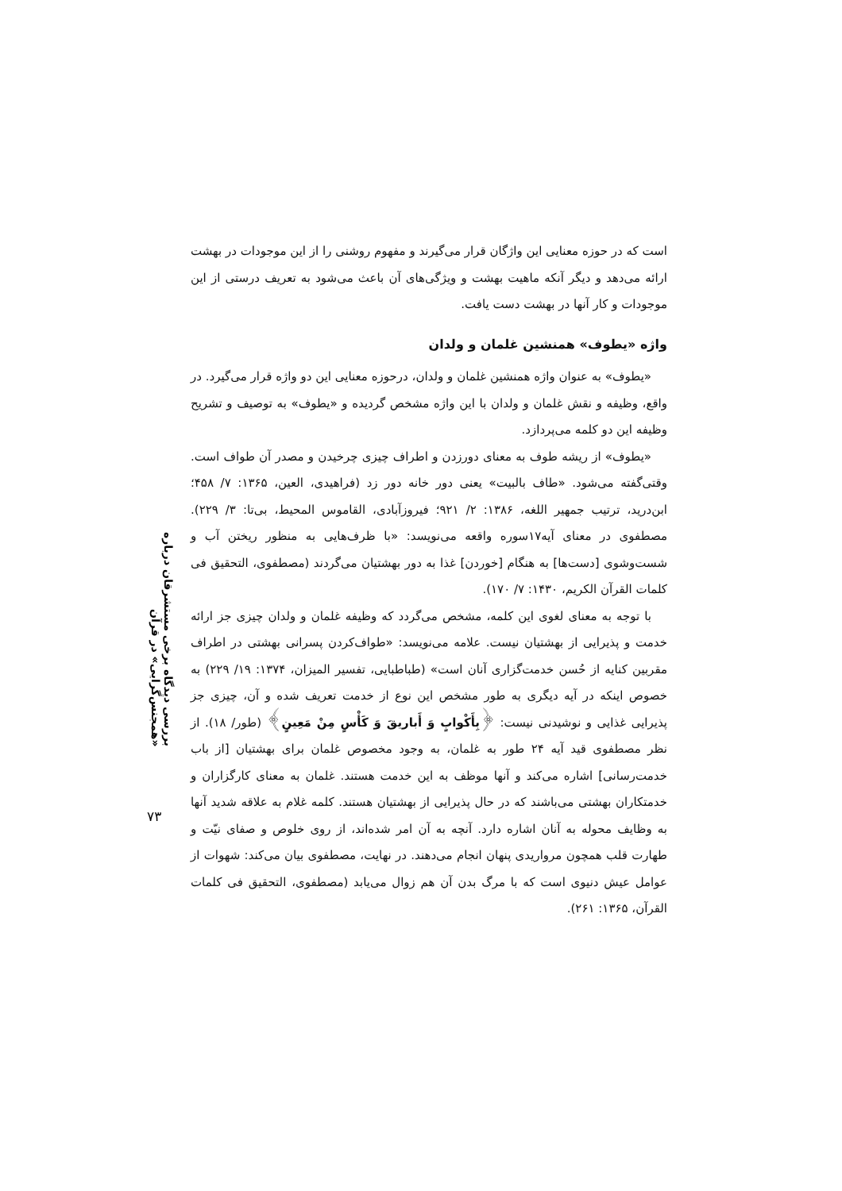بررسی دیدگاه برخی مستشرقان درباره «همجنس‌گرایی» در قرآن
۷۳
است که در حوزه معنایی این واژگان قرار می‌گیرند و مفهوم روشنی را از این موجودات در بهشت ارائه می‌دهد و دیگر آنکه ماهیت بهشت و ویژگی‌های آن باعث می‌شود به تعریف درستی از این موجودات و کار آنها در بهشت دست یافت.
واژه «یطوف» همنشین غلمان و ولدان
«یطوف» به عنوان واژه همنشین غلمان و ولدان، درحوزه معنایی این دو واژه قرار می‌گیرد. در واقع، وظیفه و نقش غلمان و ولدان با این واژه مشخص گردیده و «یطوف» به توصیف و تشریح وظیفه این دو کلمه می‌پردازد.
«یطوف» از ریشه طوف به معنای دورزدن و اطراف چیزی چرخیدن و مصدر آن طواف است. وقتی‌گفته می‌شود. «طاف بالبیت» یعنی دور خانه دور زد (فراهیدی، العین، ۱۳۶۵: ۷/ ۴۵۸؛ ابن‌درید، ترتیب جمهیر اللغه، ۱۳۸۶: ۲/ ۹۲۱؛ فیروزآبادی، القاموس المحیط، بی‌تا: ۳/ ۲۲۹). مصطفوی در معنای آیه۱۷سوره واقعه می‌نویسد: «با ظرف‌هایی به منظور ریختن آب و شست‌وشوی [دست‌ها] به هنگام [خوردن] غذا به دور بهشتیان می‌گردند (مصطفوی، التحقیق فی کلمات القرآن الکریم، ۱۴۳۰: ۷/ ۱۷۰).
با توجه به معنای لغوی این کلمه، مشخص می‌گردد که وظیفه غلمان و ولدان چیزی جز ارائه خدمت و پذیرایی از بهشتیان نیست. علامه می‌نویسد: «طواف‌کردن پسرانی بهشتی در اطراف مقربین کنایه از حُسن خدمت‌گزاری آنان است» (طباطبایی، تفسیر المیزان، ۱۳۷۴: ۱۹/ ۲۲۹) به خصوص اینکه در آیه دیگری به طور مشخص این نوع از خدمت تعریف شده و آن، چیزی جز پذیرایی غذایی و نوشیدنی نیست: ﴿بِأَكْوابٍ وَ أَباريقَ وَ كَأْسٍ مِنْ مَعِينٍ﴾ (طور/ ۱۸). از نظر مصطفوی قید آیه ۲۴ طور به غلمان، به وجود مخصوص غلمان برای بهشتیان [از باب خدمت‌رسانی] اشاره می‌کند و آنها موظف به این خدمت هستند. غلمان به معنای کارگزاران و خدمتکاران بهشتی می‌باشند که در حال پذیرایی از بهشتیان هستند. کلمه غلام به علاقه شدید آنها به وظایف محوله به آنان اشاره دارد. آنچه به آن امر شده‌اند، از روی خلوص و صفای نیّت و طهارت قلب همچون مرواریدی پنهان انجام می‌دهند. در نهایت، مصطفوی بیان می‌کند: شهوات از عوامل عیش دنیوی است که با مرگ بدن آن هم زوال می‌یابد (مصطفوی، التحقیق فی کلمات القرآن، ۱۳۶۵: ۲۶۱).